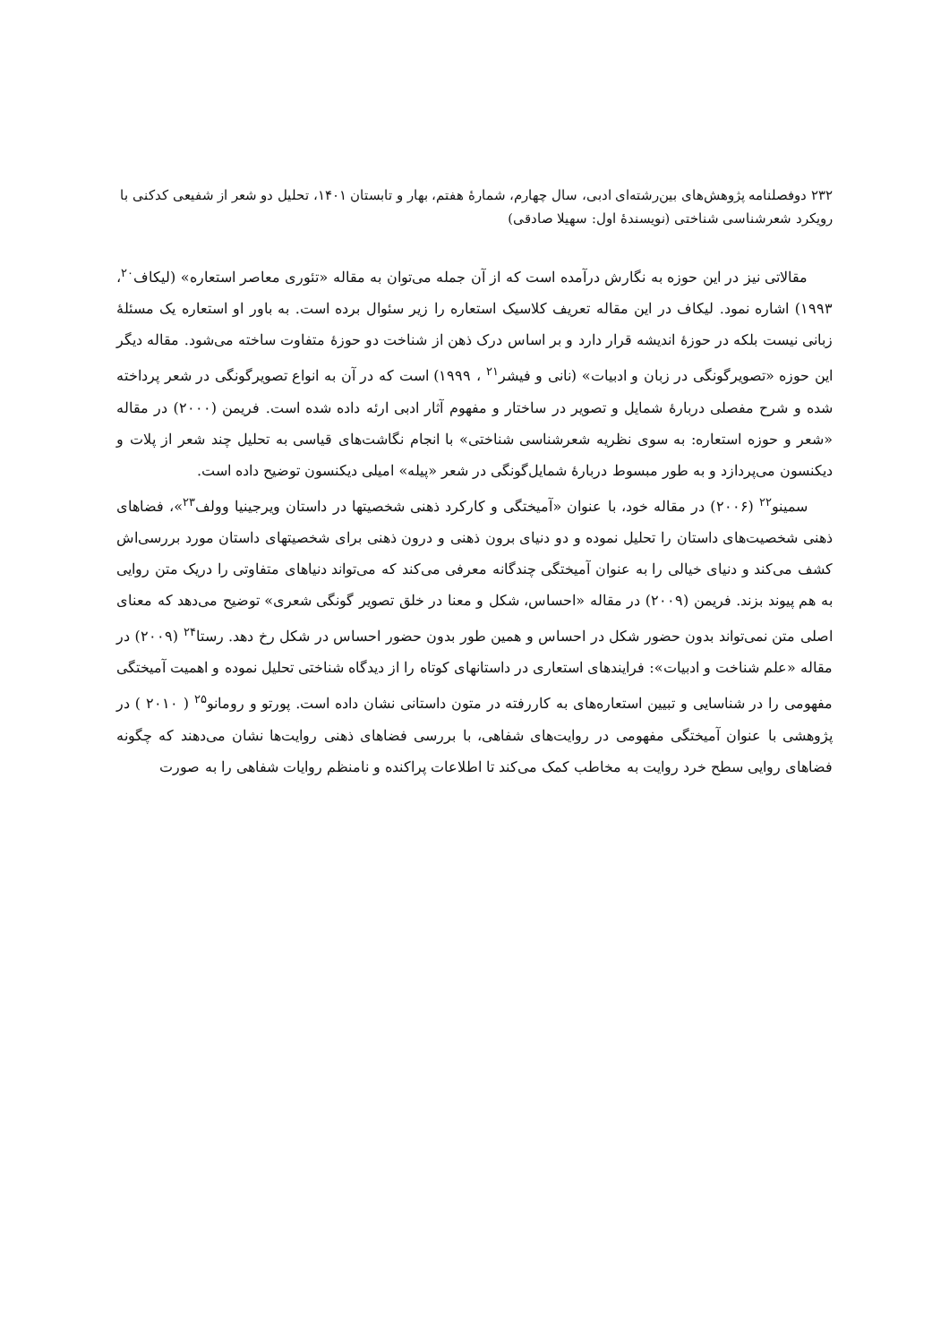۲۳۲ دوفصلنامه پژوهش‌های بین‌رشته‌ای ادبی، سال چهارم، شمارهٔ هفتم، بهار و تابستان ۱۴۰۱، تحلیل دو شعر از شفیعی کدکنی با رویکرد شعرشناسی شناختی (نویسندهٔ اول: سهیلا صادقی)
مقالاتی نیز در این حوزه به نگارش درآمده است که از آن جمله می‌توان به مقاله «تئوری معاصر استعاره» (لیکاف<sup>۲۰</sup>، ۱۹۹۳) اشاره نمود. لیکاف در این مقاله تعریف کلاسیک استعاره را زیر سئوال برده است. به باور او استعاره یک مسئلهٔ زبانی نیست بلکه در حوزهٔ اندیشه قرار دارد و بر اساس درک ذهن از شناخت دو حوزهٔ متفاوت ساخته می‌شود. مقاله دیگر این حوزه «تصویرگونگی در زبان و ادبیات» (نانی و فیشر<sup>۲۱</sup> ، ۱۹۹۹) است که در آن به انواع تصویرگونگی در شعر پرداخته شده و شرح مفصلی دربارهٔ شمایل و تصویر در ساختار و مفهوم آثار ادبی ارئه داده شده است. فریمن (۲۰۰۰) در مقاله «شعر و حوزه استعاره: به سوی نظریه شعرشناسی شناختی» با انجام نگاشت‌های قیاسی به تحلیل چند شعر از پلات و دیکنسون می‌پردازد و به طور مبسوط دربارهٔ شمایل‌گونگی در شعر «پیله» امیلی دیکنسون توضیح داده است.
سمینو<sup>۲۲</sup> (۲۰۰۶) در مقاله خود، با عنوان «آمیختگی و کارکرد ذهنی شخصیتها در داستان ویرجینیا وولف<sup>۲۳</sup>»، فضاهای ذهنی شخصیت‌های داستان را تحلیل نموده و دو دنیای برون ذهنی و درون ذهنی برای شخصیتهای داستان مورد بررسی‌اش کشف می‌کند و دنیای خیالی را به عنوان آمیختگی چندگانه معرفی می‌کند که می‌تواند دنیاهای متفاوتی را دریک متن روایی به هم پیوند بزند. فریمن (۲۰۰۹) در مقاله «احساس، شکل و معنا در خلق تصویر گونگی شعری» توضیح می‌دهد که معنای اصلی متن نمی‌تواند بدون حضور شکل در احساس و همین طور بدون حضور احساس در شکل رخ دهد. رستا<sup>۲۴</sup> (۲۰۰۹) در مقاله «علم شناخت و ادبیات»: فرایندهای استعاری در داستانهای کوتاه را از دیدگاه شناختی تحلیل نموده و اهمیت آمیختگی مفهومی را در شناسایی و تبیین استعاره‌های به کاررفته در متون داستانی نشان داده است. پورتو و رومانو<sup>۲۵</sup> ( ۲۰۱۰ ) در پژوهشی با عنوان آمیختگی مفهومی در روایت‌های شفاهی، با بررسی فضاهای ذهنی روایت‌ها نشان می‌دهند که چگونه فضاهای روایی سطح خرد روایت به مخاطب کمک می‌کند تا اطلاعات پراکنده و نامنظم روایات شفاهی را به صورت